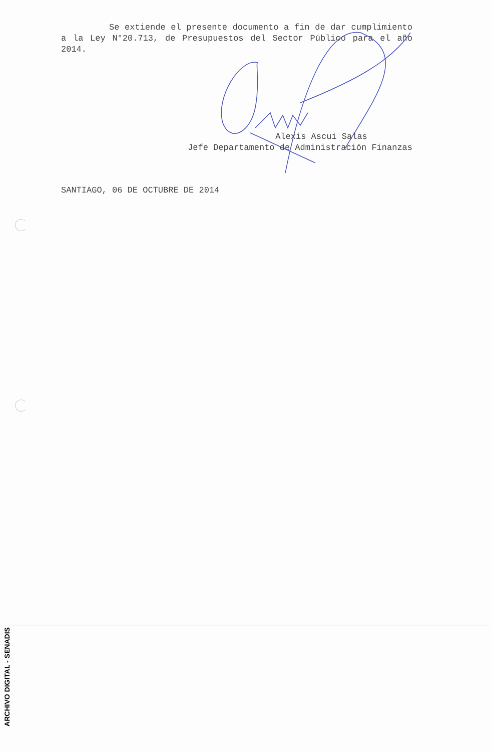Se extiende el presente documento a fin de dar cumplimiento a la Ley N°20.713, de Presupuestos del Sector Público para el año 2014.
Alexis Ascui Salas
Jefe Departamento de Administración Finanzas
SANTIAGO, 06 DE OCTUBRE DE 2014
ARCHIVO DIGITAL - SENADIS